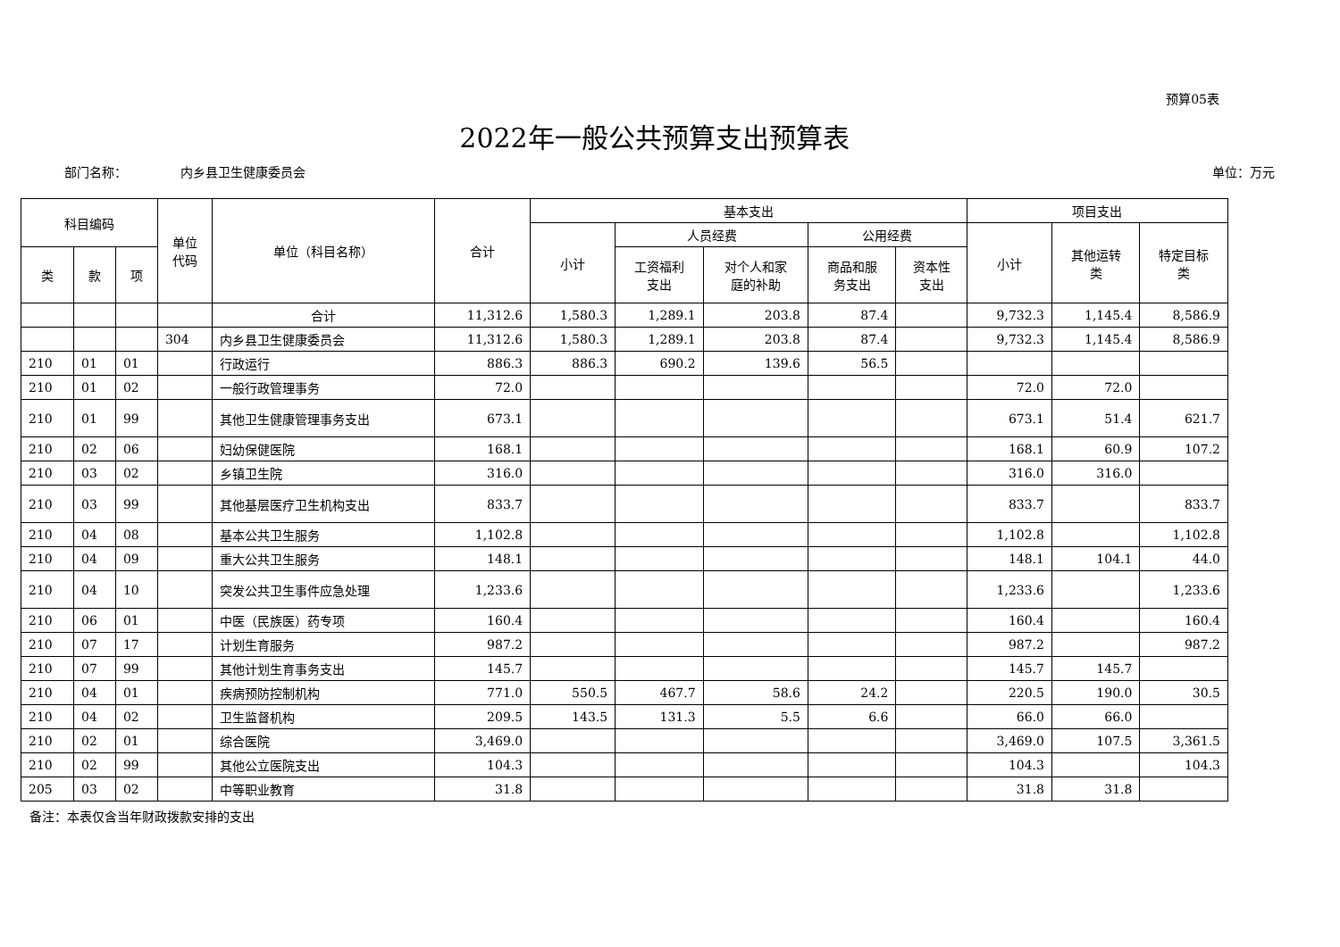预算05表
2022年一般公共预算支出预算表
部门名称： 内乡县卫生健康委员会 单位：万元
| 科目编码 | | | 单位 代码 | 单位（科目名称） | 合计 | 基本支出 | | | | | 项目支出 | | |
| --- | --- | --- | --- | --- | --- | --- | --- | --- | --- | --- | --- | --- | --- |
| | | | | | | 小计 | 人员经费 | | 公用经费 | | 小计 | 其他运转 类 | 特定目标 类 |
| 类 | 款 | 项 | | | | | 工资福利 支出 | 对个人和家 庭的补助 | 商品和服 务支出 | 资本性 支出 | | | |
| | | | | 合计 | 11,312.6 | 1,580.3 | 1,289.1 | 203.8 | 87.4 | | 9,732.3 | 1,145.4 | 8,586.9 |
| | | | 304 | 内乡县卫生健康委员会 | 11,312.6 | 1,580.3 | 1,289.1 | 203.8 | 87.4 | | 9,732.3 | 1,145.4 | 8,586.9 |
| 210 | 01 | 01 | | 行政运行 | 886.3 | 886.3 | 690.2 | 139.6 | 56.5 | | | | |
| 210 | 01 | 02 | | 一般行政管理事务 | 72.0 | | | | | | 72.0 | 72.0 | |
| 210 | 01 | 99 | | 其他卫生健康管理事务支出 | 673.1 | | | | | | 673.1 | 51.4 | 621.7 |
| 210 | 02 | 06 | | 妇幼保健医院 | 168.1 | | | | | | 168.1 | 60.9 | 107.2 |
| 210 | 03 | 02 | | 乡镇卫生院 | 316.0 | | | | | | 316.0 | 316.0 | |
| 210 | 03 | 99 | | 其他基层医疗卫生机构支出 | 833.7 | | | | | | 833.7 | | 833.7 |
| 210 | 04 | 08 | | 基本公共卫生服务 | 1,102.8 | | | | | | 1,102.8 | | 1,102.8 |
| 210 | 04 | 09 | | 重大公共卫生服务 | 148.1 | | | | | | 148.1 | 104.1 | 44.0 |
| 210 | 04 | 10 | | 突发公共卫生事件应急处理 | 1,233.6 | | | | | | 1,233.6 | | 1,233.6 |
| 210 | 06 | 01 | | 中医（民族医）药专项 | 160.4 | | | | | | 160.4 | | 160.4 |
| 210 | 07 | 17 | | 计划生育服务 | 987.2 | | | | | | 987.2 | | 987.2 |
| 210 | 07 | 99 | | 其他计划生育事务支出 | 145.7 | | | | | | 145.7 | 145.7 | |
| 210 | 04 | 01 | | 疾病预防控制机构 | 771.0 | 550.5 | 467.7 | 58.6 | 24.2 | | 220.5 | 190.0 | 30.5 |
| 210 | 04 | 02 | | 卫生监督机构 | 209.5 | 143.5 | 131.3 | 5.5 | 6.6 | | 66.0 | 66.0 | |
| 210 | 02 | 01 | | 综合医院 | 3,469.0 | | | | | | 3,469.0 | 107.5 | 3,361.5 |
| 210 | 02 | 99 | | 其他公立医院支出 | 104.3 | | | | | | 104.3 | | 104.3 |
| 205 | 03 | 02 | | 中等职业教育 | 31.8 | | | | | | 31.8 | 31.8 | |
备注：本表仅含当年财政拨款安排的支出